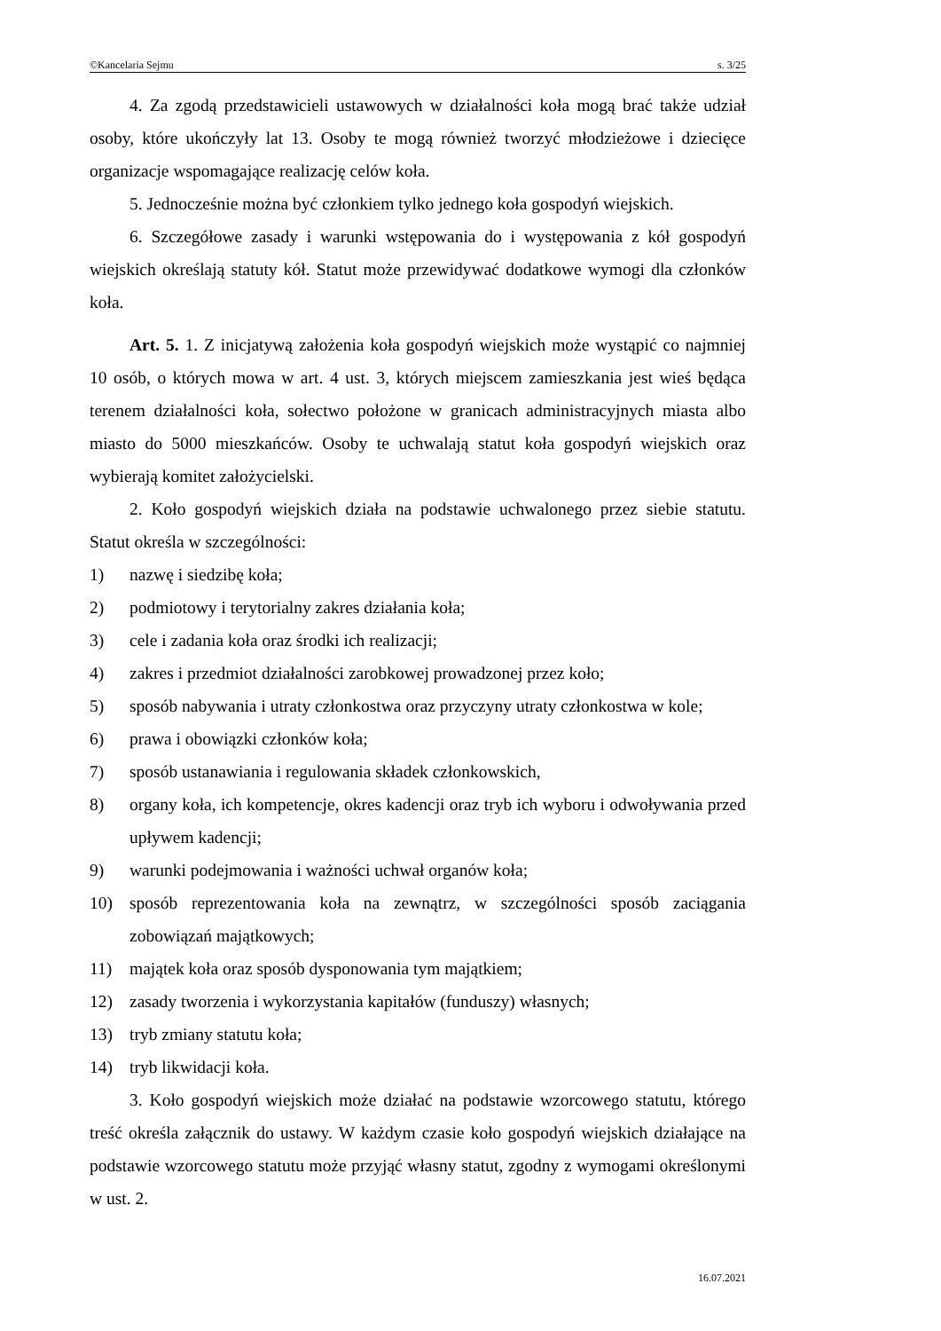©Kancelaria Sejmu s. 3/25
4. Za zgodą przedstawicieli ustawowych w działalności koła mogą brać także udział osoby, które ukończyły lat 13. Osoby te mogą również tworzyć młodzieżowe i dziecięce organizacje wspomagające realizację celów koła.
5. Jednocześnie można być członkiem tylko jednego koła gospodyń wiejskich.
6. Szczegółowe zasady i warunki wstępowania do i występowania z kół gospodyń wiejskich określają statuty kół. Statut może przewidywać dodatkowe wymogi dla członków koła.
Art. 5. 1. Z inicjatywą założenia koła gospodyń wiejskich może wystąpić co najmniej 10 osób, o których mowa w art. 4 ust. 3, których miejscem zamieszkania jest wieś będąca terenem działalności koła, sołectwo położone w granicach administracyjnych miasta albo miasto do 5000 mieszkańców. Osoby te uchwalają statut koła gospodyń wiejskich oraz wybierają komitet założycielski.
2. Koło gospodyń wiejskich działa na podstawie uchwalonego przez siebie statutu. Statut określa w szczególności:
1) nazwę i siedzibę koła;
2) podmiotowy i terytorialny zakres działania koła;
3) cele i zadania koła oraz środki ich realizacji;
4) zakres i przedmiot działalności zarobkowej prowadzonej przez koło;
5) sposób nabywania i utraty członkostwa oraz przyczyny utraty członkostwa w kole;
6) prawa i obowiązki członków koła;
7) sposób ustanawiania i regulowania składek członkowskich,
8) organy koła, ich kompetencje, okres kadencji oraz tryb ich wyboru i odwoływania przed upływem kadencji;
9) warunki podejmowania i ważności uchwał organów koła;
10) sposób reprezentowania koła na zewnątrz, w szczególności sposób zaciągania zobowiązań majątkowych;
11) majątek koła oraz sposób dysponowania tym majątkiem;
12) zasady tworzenia i wykorzystania kapitałów (funduszy) własnych;
13) tryb zmiany statutu koła;
14) tryb likwidacji koła.
3. Koło gospodyń wiejskich może działać na podstawie wzorcowego statutu, którego treść określa załącznik do ustawy. W każdym czasie koło gospodyń wiejskich działające na podstawie wzorcowego statutu może przyjąć własny statut, zgodny z wymogami określonymi w ust. 2.
16.07.2021